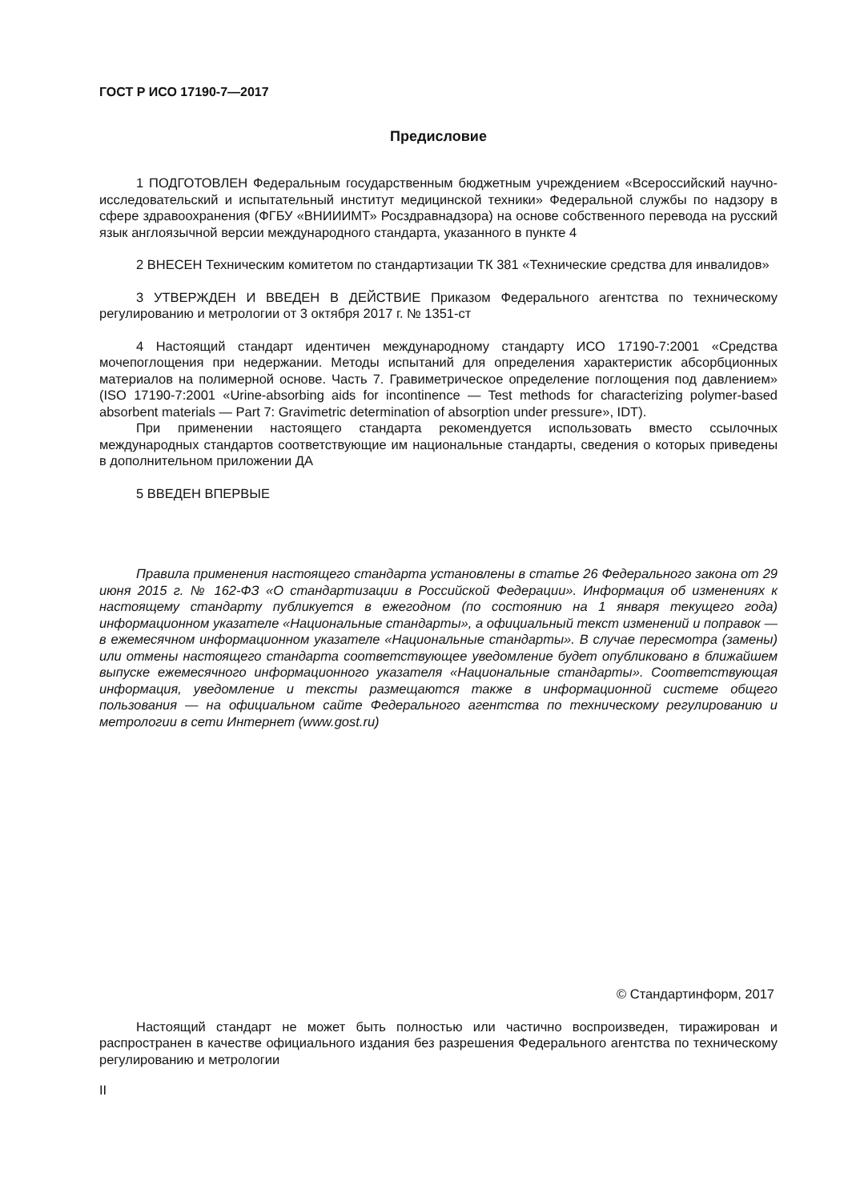ГОСТ Р ИСО 17190-7—2017
Предисловие
1 ПОДГОТОВЛЕН Федеральным государственным бюджетным учреждением «Всероссийский научно-исследовательский и испытательный институт медицинской техники» Федеральной службы по надзору в сфере здравоохранения (ФГБУ «ВНИИИМТ» Росздравнадзора) на основе собственного перевода на русский язык англоязычной версии международного стандарта, указанного в пункте 4
2 ВНЕСЕН Техническим комитетом по стандартизации ТК 381 «Технические средства для инвалидов»
3 УТВЕРЖДЕН И ВВЕДЕН В ДЕЙСТВИЕ Приказом Федерального агентства по техническому регулированию и метрологии от 3 октября 2017 г. № 1351-ст
4 Настоящий стандарт идентичен международному стандарту ИСО 17190-7:2001 «Средства мочепоглощения при недержании. Методы испытаний для определения характеристик абсорбционных материалов на полимерной основе. Часть 7. Гравиметрическое определение поглощения под давлением» (ISO 17190-7:2001 «Urine-absorbing aids for incontinence — Test methods for characterizing polymer-based absorbent materials — Part 7: Gravimetric determination of absorption under pressure», IDT).
При применении настоящего стандарта рекомендуется использовать вместо ссылочных международных стандартов соответствующие им национальные стандарты, сведения о которых приведены в дополнительном приложении ДА
5 ВВЕДЕН ВПЕРВЫЕ
Правила применения настоящего стандарта установлены в статье 26 Федерального закона от 29 июня 2015 г. № 162-ФЗ «О стандартизации в Российской Федерации». Информация об изменениях к настоящему стандарту публикуется в ежегодном (по состоянию на 1 января текущего года) информационном указателе «Национальные стандарты», а официальный текст изменений и поправок — в ежемесячном информационном указателе «Национальные стандарты». В случае пересмотра (замены) или отмены настоящего стандарта соответствующее уведомление будет опубликовано в ближайшем выпуске ежемесячного информационного указателя «Национальные стандарты». Соответствующая информация, уведомление и тексты размещаются также в информационной системе общего пользования — на официальном сайте Федерального агентства по техническому регулированию и метрологии в сети Интернет (www.gost.ru)
© Стандартинформ, 2017
Настоящий стандарт не может быть полностью или частично воспроизведен, тиражирован и распространен в качестве официального издания без разрешения Федерального агентства по техническому регулированию и метрологии
II